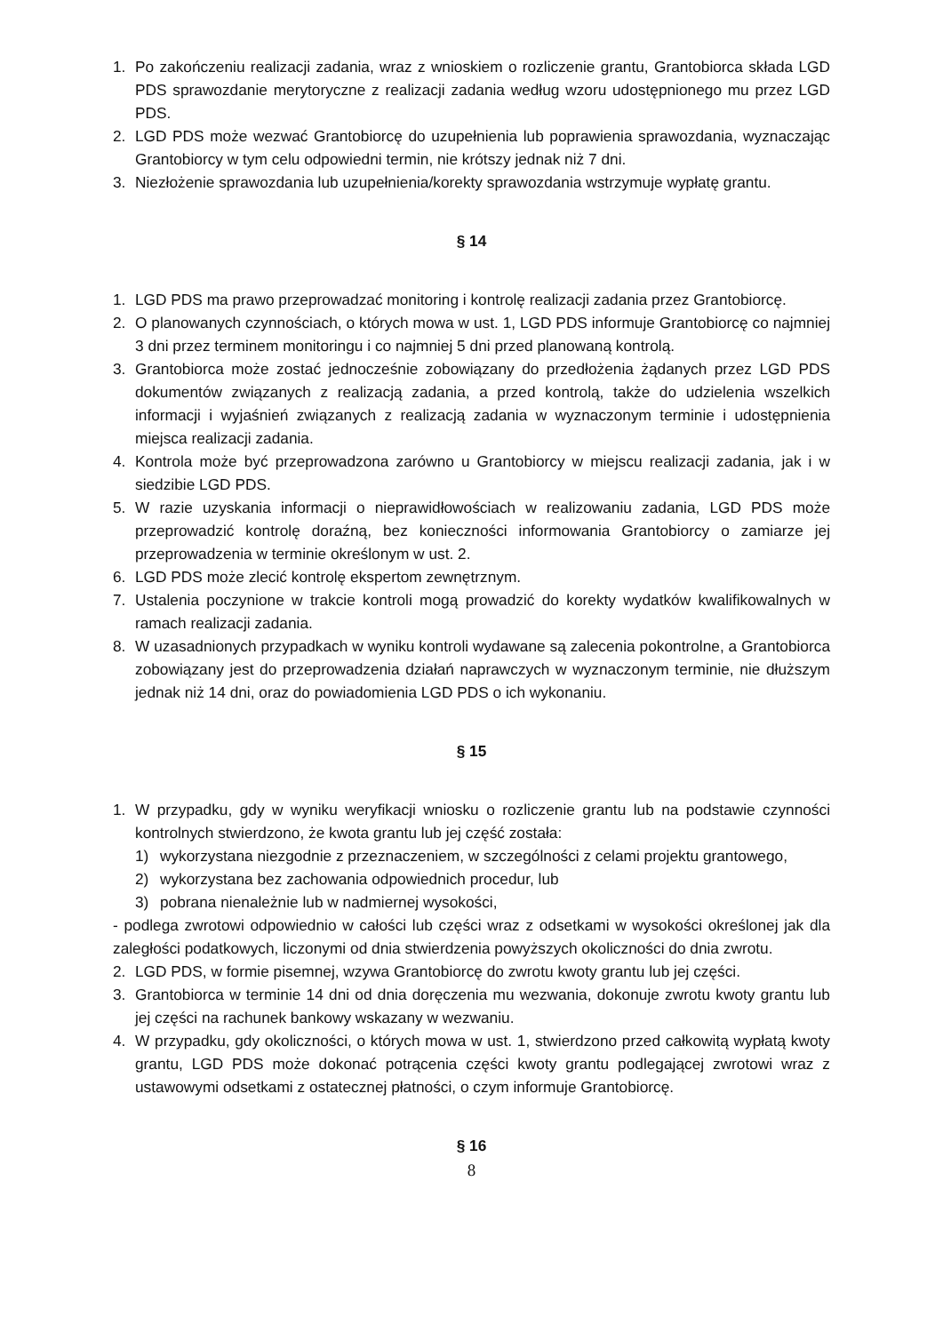1. Po zakończeniu realizacji zadania, wraz z wnioskiem o rozliczenie grantu, Grantobiorca składa LGD PDS sprawozdanie merytoryczne z realizacji zadania według wzoru udostępnionego mu przez LGD PDS.
2. LGD PDS może wezwać Grantobiorcę do uzupełnienia lub poprawienia sprawozdania, wyznaczając Grantobiorcy w tym celu odpowiedni termin, nie krótszy jednak niż 7 dni.
3. Niezłożenie sprawozdania lub uzupełnienia/korekty sprawozdania wstrzymuje wypłatę grantu.
§ 14
1. LGD PDS ma prawo przeprowadzać monitoring i kontrolę realizacji zadania przez Grantobiorcę.
2. O planowanych czynnościach, o których mowa w ust. 1, LGD PDS informuje Grantobiorcę co najmniej 3 dni przez terminem monitoringu i co najmniej 5 dni przed planowaną kontrolą.
3. Grantobiorca może zostać jednocześnie zobowiązany do przedłożenia żądanych przez LGD PDS dokumentów związanych z realizacją zadania, a przed kontrolą, także do udzielenia wszelkich informacji i wyjaśnień związanych z realizacją zadania w wyznaczonym terminie i udostępnienia miejsca realizacji zadania.
4. Kontrola może być przeprowadzona zarówno u Grantobiorcy w miejscu realizacji zadania, jak i w siedzibie LGD PDS.
5. W razie uzyskania informacji o nieprawidłowościach w realizowaniu zadania, LGD PDS może przeprowadzić kontrolę doraźną, bez konieczności informowania Grantobiorcy o zamiarze jej przeprowadzenia w terminie określonym w ust. 2.
6. LGD PDS może zlecić kontrolę ekspertom zewnętrznym.
7. Ustalenia poczynione w trakcie kontroli mogą prowadzić do korekty wydatków kwalifikowalnych w ramach realizacji zadania.
8. W uzasadnionych przypadkach w wyniku kontroli wydawane są zalecenia pokontrolne, a Grantobiorca zobowiązany jest do przeprowadzenia działań naprawczych w wyznaczonym terminie, nie dłuższym jednak niż 14 dni, oraz do powiadomienia LGD PDS o ich wykonaniu.
§ 15
1. W przypadku, gdy w wyniku weryfikacji wniosku o rozliczenie grantu lub na podstawie czynności kontrolnych stwierdzono, że kwota grantu lub jej część została:
1) wykorzystana niezgodnie z przeznaczeniem, w szczególności z celami projektu grantowego,
2) wykorzystana bez zachowania odpowiednich procedur, lub
3) pobrana nienależnie lub w nadmiernej wysokości,
- podlega zwrotowi odpowiednio w całości lub części wraz z odsetkami w wysokości określonej jak dla zaległości podatkowych, liczonymi od dnia stwierdzenia powyższych okoliczności do dnia zwrotu.
2. LGD PDS, w formie pisemnej, wzywa Grantobiorcę do zwrotu kwoty grantu lub jej części.
3. Grantobiorca w terminie 14 dni od dnia doręczenia mu wezwania, dokonuje zwrotu kwoty grantu lub jej części na rachunek bankowy wskazany w wezwaniu.
4. W przypadku, gdy okoliczności, o których mowa w ust. 1, stwierdzono przed całkowitą wypłatą kwoty grantu, LGD PDS może dokonać potrącenia części kwoty grantu podlegającej zwrotowi wraz z ustawowymi odsetkami z ostatecznej płatności, o czym informuje Grantobiorcę.
§ 16
8